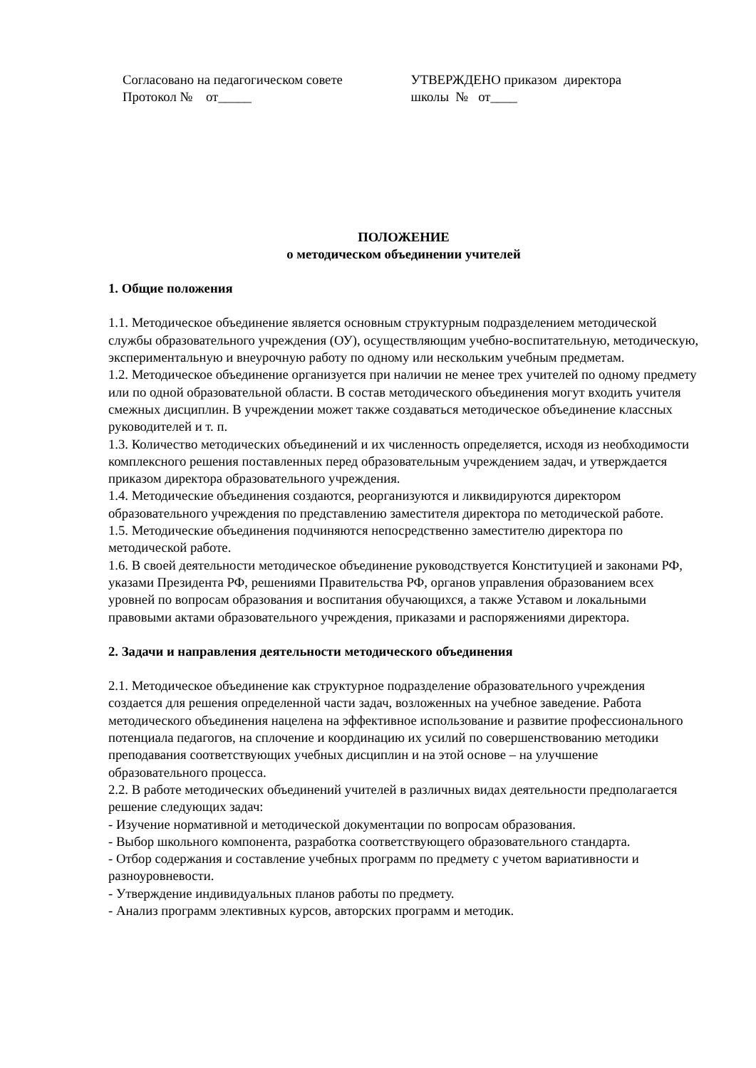Согласовано на педагогическом совете
Протокол № от_____
УТВЕРЖДЕНО приказом директора
школы № от____
ПОЛОЖЕНИЕ
о методическом объединении учителей
1. Общие положения
1.1. Методическое объединение является основным структурным подразделением методической службы образовательного учреждения (ОУ), осуществляющим учебно-воспитательную, методическую, экспериментальную и внеурочную работу по одному или нескольким учебным предметам.
1.2. Методическое объединение организуется при наличии не менее трех учителей по одному предмету или по одной образовательной области. В состав методического объединения могут входить учителя смежных дисциплин. В учреждении может также создаваться методическое объединение классных руководителей и т. п.
1.3. Количество методических объединений и их численность определяется, исходя из необходимости комплексного решения поставленных перед образовательным учреждением задач, и утверждается приказом директора образовательного учреждения.
1.4. Методические объединения создаются, реорганизуются и ликвидируются директором образовательного учреждения по представлению заместителя директора по методической работе.
1.5. Методические объединения подчиняются непосредственно заместителю директора по методической работе.
1.6. В своей деятельности методическое объединение руководствуется Конституцией и законами РФ, указами Президента РФ, решениями Правительства РФ, органов управления образованием всех уровней по вопросам образования и воспитания обучающихся, а также Уставом и локальными правовыми актами образовательного учреждения, приказами и распоряжениями директора.
2. Задачи и направления деятельности методического объединения
2.1. Методическое объединение как структурное подразделение образовательного учреждения создается для решения определенной части задач, возложенных на учебное заведение. Работа методического объединения нацелена на эффективное использование и развитие профессионального потенциала педагогов, на сплочение и координацию их усилий по совершенствованию методики преподавания соответствующих учебных дисциплин и на этой основе – на улучшение образовательного процесса.
2.2. В работе методических объединений учителей в различных видах деятельности предполагается решение следующих задач:
- Изучение нормативной и методической документации по вопросам образования.
- Выбор школьного компонента, разработка соответствующего образовательного стандарта.
- Отбор содержания и составление учебных программ по предмету с учетом вариативности и разноуровневости.
- Утверждение индивидуальных планов работы по предмету.
- Анализ программ элективных курсов, авторских программ и методик.